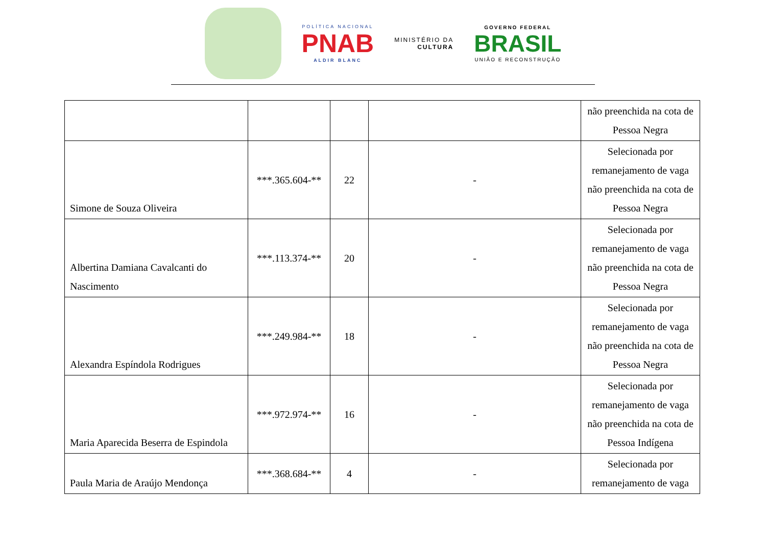POLÍTICA NACIONAL
PNAB
ALDIR BLANC
MINISTÉRIO DA
CULTURA
GOVERNO FEDERAL
BRASIL
UNIÃO E RECONSTRUÇÃO
| | | | | não preenchida na cota de Pessoa Negra |
| Simone de Souza Oliveira | ***.365.604-** | 22 | - | Selecionada por remanejamento de vaga não preenchida na cota de Pessoa Negra |
| Albertina Damiana Cavalcanti do Nascimento | ***.113.374-** | 20 | - | Selecionada por remanejamento de vaga não preenchida na cota de Pessoa Negra |
| Alexandra Espíndola Rodrigues | ***.249.984-** | 18 | - | Selecionada por remanejamento de vaga não preenchida na cota de Pessoa Negra |
| Maria Aparecida Beserra de Espindola | ***.972.974-** | 16 | - | Selecionada por remanejamento de vaga não preenchida na cota de Pessoa Indígena |
| Paula Maria de Araújo Mendonça | ***.368.684-** | 4 | - | Selecionada por remanejamento de vaga |